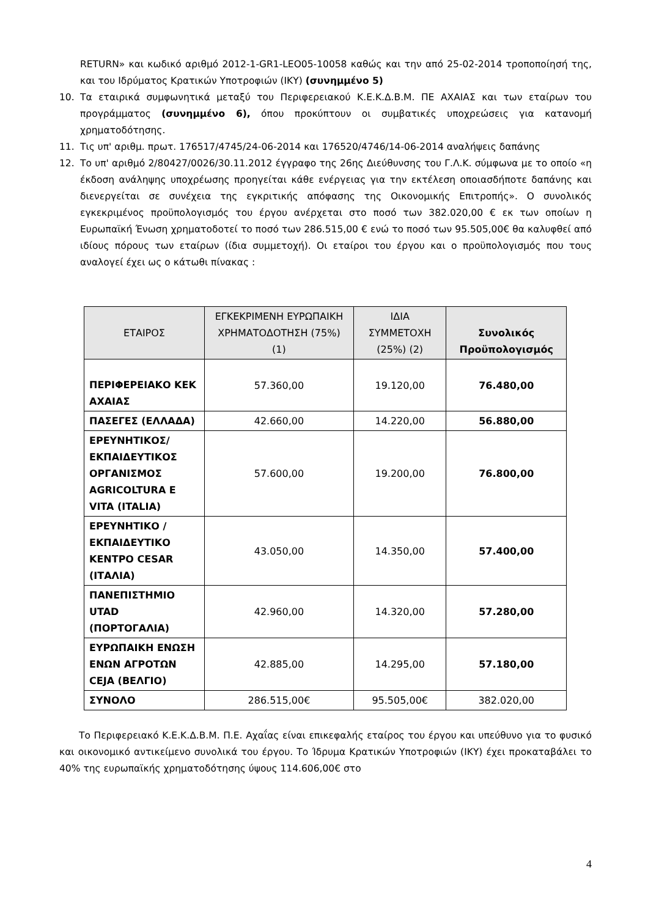RETURN» και κωδικό αριθμό 2012-1-GR1-LEO05-10058 καθώς και την από 25-02-2014 τροποποίησή της, και του Ιδρύματος Κρατικών Υποτροφιών (ΙΚΥ) (συνημμένο 5)
10. Τα εταιρικά συμφωνητικά μεταξύ του Περιφερειακού Κ.Ε.Κ.Δ.Β.Μ. ΠΕ ΑΧΑΙΑΣ και των εταίρων του προγράμματος (συνημμένο 6), όπου προκύπτουν οι συμβατικές υποχρεώσεις για κατανομή χρηματοδότησης.
11. Τις υπ' αριθμ. πρωτ. 176517/4745/24-06-2014 και 176520/4746/14-06-2014 αναλήψεις δαπάνης
12. Το υπ' αριθμό 2/80427/0026/30.11.2012 έγγραφο της 26ης Διεύθυνσης του Γ.Λ.Κ. σύμφωνα με το οποίο «η έκδοση ανάληψης υποχρέωσης προηγείται κάθε ενέργειας για την εκτέλεση οποιασδήποτε δαπάνης και διενεργείται σε συνέχεια της εγκριτικής απόφασης της Οικονομικής Επιτροπής». Ο συνολικός εγκεκριμένος προϋπολογισμός του έργου ανέρχεται στο ποσό των 382.020,00 € εκ των οποίων η Ευρωπαϊκή Ένωση χρηματοδοτεί το ποσό των 286.515,00 € ενώ το ποσό των 95.505,00€ θα καλυφθεί από ιδίους πόρους των εταίρων (ίδια συμμετοχή). Οι εταίροι του έργου και ο προϋπολογισμός που τους αναλογεί έχει ως ο κάτωθι πίνακας :
| ΕΤΑΙΡΟΣ | ΕΓΚΕΚΡΙΜΕΝΗ ΕΥΡΩΠΑΙΚΗ ΧΡΗΜΑΤΟΔΟΤΗΣΗ (75%) (1) | ΙΔΙΑ ΣΥΜΜΕΤΟΧΗ (25%) (2) | Συνολικός Προϋπολογισμός |
| --- | --- | --- | --- |
| ΠΕΡΙΦΕΡΕΙΑΚΟ ΚΕΚ ΑΧΑΙΑΣ | 57.360,00 | 19.120,00 | 76.480,00 |
| ΠΑΣΕΓΕΣ (ΕΛΛΑΔΑ) | 42.660,00 | 14.220,00 | 56.880,00 |
| ΕΡΕΥΝΗΤΙΚΟΣ/ ΕΚΠΑΙΔΕΥΤΙΚΟΣ ΟΡΓΑΝΙΣΜΟΣ AGRICOLTURA E VITA (ITALIA) | 57.600,00 | 19.200,00 | 76.800,00 |
| ΕΡΕΥΝΗΤΙΚΟ /ΕΚΠΑΙΔΕΥΤΙΚΟ ΚΕΝΤΡΟ CESAR (ΙΤΑΛΙΑ) | 43.050,00 | 14.350,00 | 57.400,00 |
| ΠΑΝΕΠΙΣΤΗΜΙΟ UTAD (ΠΟΡΤΟΓΑΛΙΑ) | 42.960,00 | 14.320,00 | 57.280,00 |
| ΕΥΡΩΠΑΙΚΗ ΕΝΩΣΗ ΕΝΩΝ ΑΓΡΟΤΩΝ CEJA (ΒΕΛΓΙΟ) | 42.885,00 | 14.295,00 | 57.180,00 |
| ΣΥΝΟΛΟ | 286.515,00€ | 95.505,00€ | 382.020,00 |
Το Περιφερειακό Κ.Ε.Κ.Δ.Β.Μ. Π.Ε. Αχαΐας είναι επικεφαλής εταίρος του έργου και υπεύθυνο για το φυσικό και οικονομικό αντικείμενο συνολικά του έργου. Το Ίδρυμα Κρατικών Υποτροφιών (ΙΚΥ) έχει προκαταβάλει το 40% της ευρωπαϊκής χρηματοδότησης ύψους 114.606,00€ στο
4